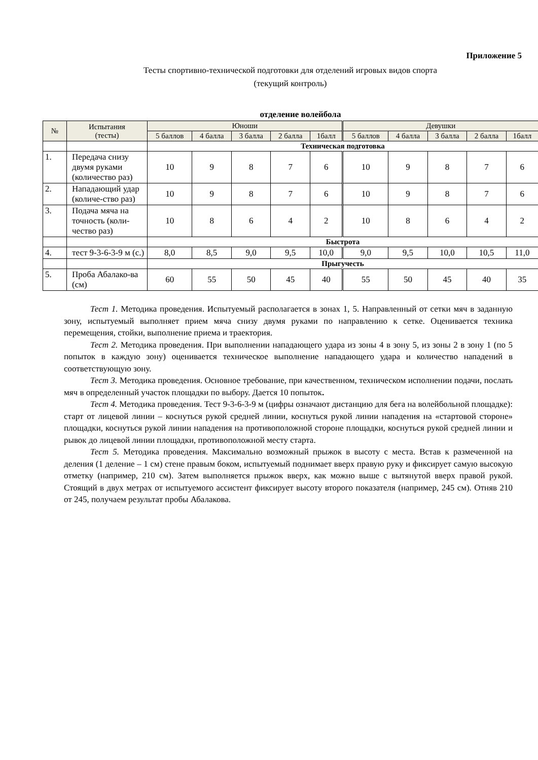Приложение 5
Тесты спортивно-технической подготовки для отделений игровых видов спорта
(текущий контроль)
отделение волейбола
| № | Испытания (тесты) | Юноши | | | | | Девушки | | | | |
| --- | --- | --- | --- | --- | --- | --- | --- | --- | --- | --- | --- |
| | | 5 баллов | 4 балла | 3 балла | 2 балла | 1балл | 5 баллов | 4 балла | 3 балла | 2 балла | 1балл |
| | | Техническая подготовка | | | | | | | | | |
| 1. | Передача снизу двумя руками (количество раз) | 10 | 9 | 8 | 7 | 6 | 10 | 9 | 8 | 7 | 6 |
| 2. | Нападающий удар (количе-ство раз) | 10 | 9 | 8 | 7 | 6 | 10 | 9 | 8 | 7 | 6 |
| 3. | Подача мяча на точность (коли-чество раз) | 10 | 8 | 6 | 4 | 2 | 10 | 8 | 6 | 4 | 2 |
| | | Быстрота | | | | | | | | | |
| 4. | тест 9-3-6-3-9 м (с.) | 8,0 | 8,5 | 9,0 | 9,5 | 10,0 | 9,0 | 9,5 | 10,0 | 10,5 | 11,0 |
| | | Прыгучесть | | | | | | | | | |
| 5. | Проба Абалако-ва (см) | 60 | 55 | 50 | 45 | 40 | 55 | 50 | 45 | 40 | 35 |
Тест 1. Методика проведения. Испытуемый располагается в зонах 1, 5. Направленный от сетки мяч в заданную зону, испытуемый выполняет прием мяча снизу двумя руками по направлению к сетке. Оценивается техника перемещения, стойки, выполнение приема и траектория.
Тест 2. Методика проведения. При выполнении нападающего удара из зоны 4 в зону 5, из зоны 2 в зону 1 (по 5 попыток в каждую зону) оценивается техническое выполнение нападающего удара и количество нападений в соответствующую зону.
Тест 3. Методика проведения. Основное требование, при качественном, техническом исполнении подачи, послать мяч в определенный участок площадки по выбору. Дается 10 попыток.
Тест 4. Методика проведения. Тест 9-3-6-3-9 м (цифры означают дистанцию для бега на волейбольной площадке): старт от лицевой линии – коснуться рукой средней линии, коснуться рукой линии нападения на «стартовой стороне» площадки, коснуться рукой линии нападения на противоположной стороне площадки, коснуться рукой средней линии и рывок до лицевой линии площадки, противоположной месту старта.
Тест 5. Методика проведения. Максимально возможный прыжок в высоту с места. Встав к размеченной на деления (1 деление – 1 см) стене правым боком, испытуемый поднимает вверх правую руку и фиксирует самую высокую отметку (например, 210 см). Затем выполняется прыжок вверх, как можно выше с вытянутой вверх правой рукой. Стоящий в двух метрах от испытуемого ассистент фиксирует высоту второго показателя (например, 245 см). Отняв 210 от 245, получаем результат пробы Абалакова.